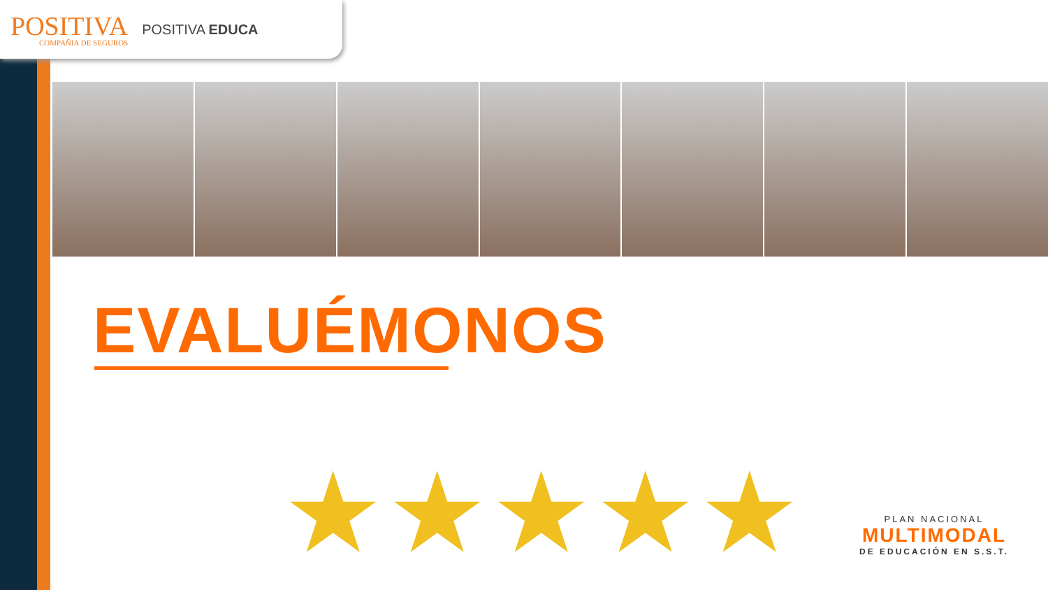POSITIVA
COMPAÑIA DE SEGUROS
POSITIVA EDUCA
EVALUÉMONOS
★★★★★
PLAN NACIONAL
MULTIMODAL
DE EDUCACIÓN EN S.S.T.